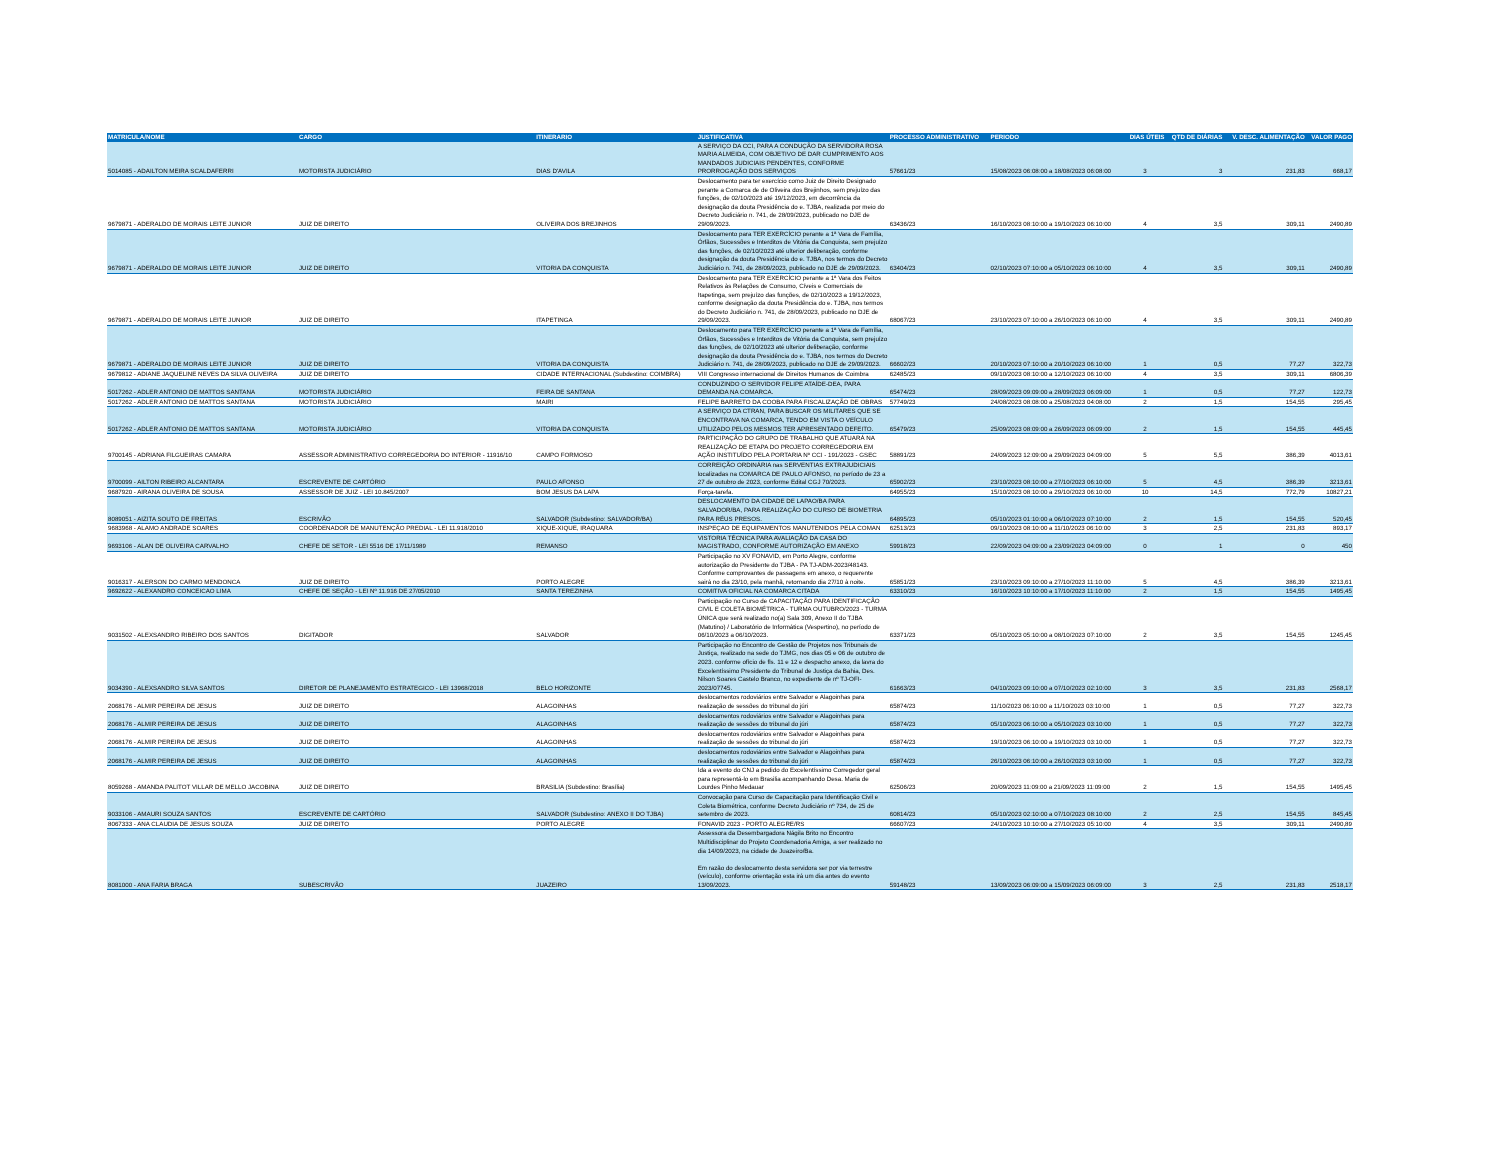| MATRICULA/NOME | CARGO | ITINERARIO | JUSTIFICATIVA | PROCESSO ADMINISTRATIVO | PERIODO | DIAS ÚTEIS | QTD DE DIÁRIAS | V. DESC. ALIMENTAÇÃO | VALOR PAGO |
| --- | --- | --- | --- | --- | --- | --- | --- | --- | --- |
| 5014085 - ADAILTON MEIRA SCALDAFERRI | MOTORISTA JUDICIÁRIO | DIAS D'AVILA | A SERVIÇO DA CCI, PARA A CONDUÇÃO DA SERVIDORA ROSA MARIA ALMEIDA, COM OBJETIVO DE DAR CUMPRIMENTO AOS MANDADOS JUDICIAIS PENDENTES, CONFORME PRORROGAÇÃO DOS SERVIÇOS | 57661/23 | 15/08/2023 06:08:00 a 18/08/2023 06:08:00 | 3 | 3 | 231,83 | 668,17 |
| 9679871 - ADERALDO DE MORAIS LEITE JUNIOR | JUIZ DE DIREITO | OLIVEIRA DOS BREJINHOS | Deslocamento para ter exercício como Juiz de Direito Designado perante a Comarca de de Oliveira dos Brejinhos, sem prejuízo das funções, de 02/10/2023 até 19/12/2023, em decorrência da designação da douta Presidência do e. TJBA, realizada por meio do Decreto Judiciário n. 741, de 28/09/2023, publicado no DJE de 29/09/2023. | 63436/23 | 16/10/2023 08:10:00 a 19/10/2023 06:10:00 | 4 | 3,5 | 309,11 | 2490,89 |
| 9679871 - ADERALDO DE MORAIS LEITE JUNIOR | JUIZ DE DIREITO | VITORIA DA CONQUISTA | Deslocamento para TER EXERCÍCIO perante a 1ª Vara de Família, Órfãos, Sucessões e Interditos de Vitória da Conquista, sem prejuízo das funções, de 02/10/2023 até ulterior deliberação, conforme designação da douta Presidência do e. TJBA, nos termos do Decreto Judiciário n. 741, de 28/09/2023, publicado no DJE de 29/09/2023. | 63404/23 | 02/10/2023 07:10:00 a 05/10/2023 06:10:00 | 4 | 3,5 | 309,11 | 2490,89 |
| 9679871 - ADERALDO DE MORAIS LEITE JUNIOR | JUIZ DE DIREITO | ITAPETINGA | Deslocamento para TER EXERCÍCIO perante a 1ª Vara dos Feitos Relativos às Relações de Consumo, Cíveis e Comerciais de Itapetinga, sem prejuízo das funções, de 02/10/2023 a 19/12/2023, conforme designação da douta Presidência do e. TJBA, nos termos do Decreto Judiciário n. 741, de 28/09/2023, publicado no DJE de 29/09/2023. | 68067/23 | 23/10/2023 07:10:00 a 26/10/2023 06:10:00 | 4 | 3,5 | 309,11 | 2490,89 |
| 9679871 - ADERALDO DE MORAIS LEITE JUNIOR | JUIZ DE DIREITO | VITORIA DA CONQUISTA | Deslocamento para TER EXERCÍCIO perante a 1ª Vara de Família, Órfãos, Sucessões e Interditos de Vitória da Conquista, sem prejuízo das funções, de 02/10/2023 até ulterior deliberação, conforme designação da douta Presidência do e. TJBA, nos termos do Decreto Judiciário n. 741, de 28/09/2023, publicado no DJE de 29/09/2023. | 66602/23 | 20/10/2023 07:10:00 a 20/10/2023 06:10:00 | 1 | 0,5 | 77,27 | 322,73 |
| 9679812 - ADIANE JAQUELINE NEVES DA SILVA OLIVEIRA | JUIZ DE DIREITO | CIDADE INTERNACIONAL (Subdestino: COIMBRA) | VIII Congresso internacional de Direitos Humanos de Coimbra | 62485/23 | 09/10/2023 08:10:00 a 12/10/2023 06:10:00 | 4 | 3,5 | 309,11 | 6806,39 |
| 5017262 - ADLER ANTONIO DE MATTOS SANTANA | MOTORISTA JUDICIÁRIO | FEIRA DE SANTANA | CONDUZINDO O SERVIDOR FELIPE ATAÍDE-DEA, PARA DEMANDA NA COMARCA. | 65474/23 | 28/09/2023 09:09:00 a 28/09/2023 06:09:00 | 1 | 0,5 | 77,27 | 122,73 |
| 5017262 - ADLER ANTONIO DE MATTOS SANTANA | MOTORISTA JUDICIÁRIO | MAIRI | FELIPE BARRETO DA COOBA PARA FISCALIZAÇÃO DE OBRAS | 57749/23 | 24/08/2023 08:08:00 a 25/08/2023 04:08:00 | 2 | 1,5 | 154,55 | 295,45 |
| 5017262 - ADLER ANTONIO DE MATTOS SANTANA | MOTORISTA JUDICIÁRIO | VITORIA DA CONQUISTA | A SERVIÇO DA CTRAN, PARA BUSCAR OS MILITARES QUE SE ENCONTRAVA NA COMARCA, TENDO EM VISTA O VEÍCULO UTILIZADO PELOS MESMOS TER APRESENTADO DEFEITO. | 65479/23 | 25/09/2023 08:09:00 a 26/09/2023 06:09:00 | 2 | 1,5 | 154,55 | 445,45 |
| 9700145 - ADRIANA FILGUEIRAS CAMARA | ASSESSOR ADMINISTRATIVO CORREGEDORIA DO INTERIOR - 11916/10 | CAMPO FORMOSO | PARTICIPAÇÃO DO GRUPO DE TRABALHO QUE ATUARÁ NA REALIZAÇÃO DE ETAPA DO PROJETO CORREGEDORIA EM AÇÃO INSTITUÍDO PELA PORTARIA Nº CCI - 191/2023 - GSEC | 58891/23 | 24/09/2023 12:09:00 a 29/09/2023 04:09:00 | 5 | 5,5 | 386,39 | 4013,61 |
| 9700099 - AILTON RIBEIRO ALCANTARA | ESCREVENTE DE CARTÓRIO | PAULO AFONSO | CORREIÇÃO ORDINÁRIA nas SERVENTIAS EXTRAJUDICIAIS localizadas na COMARCA DE PAULO AFONSO, no período de 23 a 27 de outubro de 2023, conforme Edital CGJ 70/2023. | 65902/23 | 23/10/2023 08:10:00 a 27/10/2023 06:10:00 | 5 | 4,5 | 386,39 | 3213,61 |
| 9687920 - AIRANA OLIVEIRA DE SOUSA | ASSESSOR DE JUIZ - LEI 10.845/2007 | BOM JESUS DA LAPA | Força-tarefa. | 64955/23 | 15/10/2023 08:10:00 a 29/10/2023 06:10:00 | 10 | 14,5 | 772,79 | 10827,21 |
| 8089051 - AIZITA SOUTO DE FREITAS | ESCRIVÃO | SALVADOR (Subdestino: SALVADOR/BA) | DESLOCAMENTO DA CIDADE DE LAPAO/BA PARA SALVADOR/BA, PARA REALIZAÇÃO DO CURSO DE BIOMETRIA PARA RÉUS PRESOS. | 64895/23 | 05/10/2023 01:10:00 a 06/10/2023 07:10:00 | 2 | 1,5 | 154,55 | 520,45 |
| 9683968 - ALAMO ANDRADE SOARES | COORDENADOR DE MANUTENÇÃO PREDIAL - LEI 11.918/2010 | XIQUE-XIQUE, IRAQUARA | INSPEÇAO DE EQUIPAMENTOS MANUTENIDOS PELA COMAN | 62513/23 | 09/10/2023 08:10:00 a 11/10/2023 06:10:00 | 3 | 2,5 | 231,83 | 893,17 |
| 9693106 - ALAN DE OLIVEIRA CARVALHO | CHEFE DE SETOR - LEI 5516 DE 17/11/1989 | REMANSO | VISTORIA TÉCNICA PARA AVALIAÇÃO DA CASA DO MAGISTRADO, CONFORME AUTORIZAÇÃO EM ANEXO | 59918/23 | 22/09/2023 04:09:00 a 23/09/2023 04:09:00 | 0 | 1 | 0 | 450 |
| 9016317 - ALERSON DO CARMO MENDONCA | JUIZ DE DIREITO | PORTO ALEGRE | Participação no XV FONAVID, em Porto Alegre, conforme autorização do Presidente do TJBA - PA TJ-ADM-2023/48143. Conforme comprovantes de passagens em anexo, o requerente sairá no dia 23/10, pela manhã, retornando dia 27/10 à noite. | 65851/23 | 23/10/2023 09:10:00 a 27/10/2023 11:10:00 | 5 | 4,5 | 386,39 | 3213,61 |
| 9692622 - ALEXANDRO CONCEICAO LIMA | CHEFE DE SEÇÃO - LEI Nº 11.916 DE 27/05/2010 | SANTA TEREZINHA | COMITIVA OFICIAL NA COMARCA CITADA | 63310/23 | 16/10/2023 10:10:00 a 17/10/2023 11:10:00 | 2 | 1,5 | 154,55 | 1495,45 |
| 9031502 - ALEXSANDRO RIBEIRO DOS SANTOS | DIGITADOR | SALVADOR | Participação no Curso de CAPACITAÇÃO PARA IDENTIFICAÇÃO CIVIL E COLETA BIOMÉTRICA - TURMA OUTUBRO/2023 - TURMA ÚNICA que será realizado no(a) Sala 309, Anexo II do TJBA (Matutino) / Laboratório de Informática (Vespertino), no período de 06/10/2023 a 06/10/2023. | 63371/23 | 05/10/2023 05:10:00 a 08/10/2023 07:10:00 | 2 | 3,5 | 154,55 | 1245,45 |
| 9034390 - ALEXSANDRO SILVA SANTOS | DIRETOR DE PLANEJAMENTO ESTRATEGICO - LEI 13968/2018 | BELO HORIZONTE | Participação no Encontro de Gestão de Projetos nos Tribunais de Justiça, realizado na sede do TJMG, nos dias 05 e 06 de outubro de 2023. conforme ofício de fls. 11 e 12 e despacho anexo, da lavra do Excelentíssimo Presidente do Tribunal de Justiça da Bahia, Des. Nilson Soares Castelo Branco, no expediente de nº TJ-OFI-2023/07745. | 61663/23 | 04/10/2023 09:10:00 a 07/10/2023 02:10:00 | 3 | 3,5 | 231,83 | 2568,17 |
| 2068176 - ALMIR PEREIRA DE JESUS | JUIZ DE DIREITO | ALAGOINHAS | deslocamentos rodoviários entre Salvador e Alagoinhas para realização de sessões do tribunal do júri | 65874/23 | 11/10/2023 06:10:00 a 11/10/2023 03:10:00 | 1 | 0,5 | 77,27 | 322,73 |
| 2068176 - ALMIR PEREIRA DE JESUS | JUIZ DE DIREITO | ALAGOINHAS | deslocamentos rodoviários entre Salvador e Alagoinhas para realização de sessões do tribunal do júri | 65874/23 | 05/10/2023 06:10:00 a 05/10/2023 03:10:00 | 1 | 0,5 | 77,27 | 322,73 |
| 2068176 - ALMIR PEREIRA DE JESUS | JUIZ DE DIREITO | ALAGOINHAS | deslocamentos rodoviários entre Salvador e Alagoinhas para realização de sessões do tribunal do júri | 65874/23 | 19/10/2023 06:10:00 a 19/10/2023 03:10:00 | 1 | 0,5 | 77,27 | 322,73 |
| 2068176 - ALMIR PEREIRA DE JESUS | JUIZ DE DIREITO | ALAGOINHAS | deslocamentos rodoviários entre Salvador e Alagoinhas para realização de sessões do tribunal do júri | 65874/23 | 26/10/2023 06:10:00 a 26/10/2023 03:10:00 | 1 | 0,5 | 77,27 | 322,73 |
| 8059268 - AMANDA PALITOT VILLAR DE MELLO JACOBINA | JUIZ DE DIREITO | BRASILIA (Subdestino: Brasília) | Ida a evento do CNJ a pedido do Excelentíssimo Corregedor geral para representá-lo em Brasilia acompanhando Desa. Maria de Lourdes Pinho Medauar | 62506/23 | 20/09/2023 11:09:00 a 21/09/2023 11:09:00 | 2 | 1,5 | 154,55 | 1495,45 |
| 9033106 - AMAURI SOUZA SANTOS | ESCREVENTE DE CARTÓRIO | SALVADOR (Subdestino: ANEXO II DO TJBA) | Convocação para Curso de Capacitação para Identificação Civil e Coleta Biométrica, conforme Decreto Judiciário nº 734, de 25 de setembro de 2023. | 60814/23 | 05/10/2023 02:10:00 a 07/10/2023 08:10:00 | 2 | 2,5 | 154,55 | 845,45 |
| 8067333 - ANA CLAUDIA DE JESUS SOUZA | JUIZ DE DIREITO | PORTO ALEGRE | FONAVID 2023 - PORTO ALEGRE/RS | 66607/23 | 24/10/2023 10:10:00 a 27/10/2023 05:10:00 | 4 | 3,5 | 309,11 | 2490,89 |
| 8081000 - ANA FARIA BRAGA | SUBESCRIVÃO | JUAZEIRO | Assessora da Desembargadora Nágila Brito no Encontro Multidisciplinar do Projeto Coordenadoria Amiga, a ser realizado no dia 14/09/2023, na cidade de Juazeiro/Ba. Em razão do deslocamento desta servidora ser por via terrestre (veículo), conforme orientação esta irá um dia antes do evento 13/09/2023. | 59148/23 | 13/09/2023 06:09:00 a 15/09/2023 06:09:00 | 3 | 2,5 | 231,83 | 2518,17 |